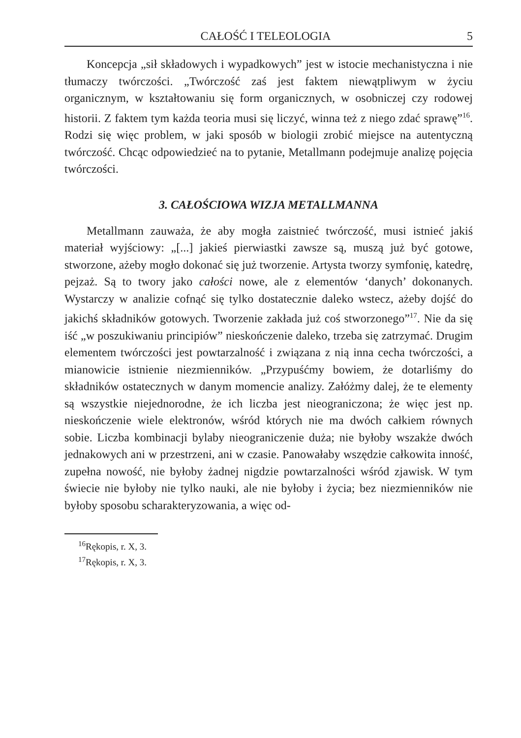CAŁOŚĆ I TELEOLOGIA 5
Koncepcja „sił składowych i wypadkowych” jest w istocie mechanistyczna i nie tłumaczy twórczości. „Twórczość zaś jest faktem niewątpliwym w życiu organicznym, w kształtowaniu się form organicznych, w osobniczej czy rodowej historii. Z faktem tym każda teoria musi się liczyć, winna też z niego zdać sprawę”<sup>16</sup>. Rodzi się więc problem, w jaki sposób w biologii zrobić miejsce na autentyczną twórczość. Chcąc odpowiedzieć na to pytanie, Metallmann podejmuje analizę pojęcia twórczości.
3. CAŁOŚCIOWA WIZJA METALLMANNA
Metallmann zauważa, że aby mogła zaistnieć twórczość, musi istnieć jakiś materiał wyjściowy: „[...] jakieś pierwiastki zawsze są, muszą już być gotowe, stworzone, ażeby mogło dokonać się już tworzenie. Artysta tworzy symfonię, katedrę, pejzaż. Są to twory jako całości nowe, ale z elementów ‘danych’ dokonanych. Wystarczy w analizie cofnąć się tylko dostatecznie daleko wstecz, ażeby dojść do jakichś składników gotowych. Tworzenie zakłada już coś stworzonego”<sup>17</sup>. Nie da się iść „w poszukiwaniu principiów” nieskończenie daleko, trzeba się zatrzymać. Drugim elementem twórczości jest powtarzalność i związana z nią inna cecha twórczości, a mianowicie istnienie niezmienników. „Przypuśćmy bowiem, że dotarliśmy do składników ostatecznych w danym momencie analizy. Załóżmy dalej, że te elementy są wszystkie niejednorodne, że ich liczba jest nieograniczona; że więc jest np. nieskończenie wiele elektronów, wśród których nie ma dwóch całkiem równych sobie. Liczba kombinacji bylaby nieograniczenie duża; nie byłoby wszakże dwóch jednakowych ani w przestrzeni, ani w czasie. Panowałaby wszędzie całkowita inność, zupełna nowość, nie byłoby żadnej nigdzie powtarzalności wśród zjawisk. W tym świecie nie byłoby nie tylko nauki, ale nie byłoby i życia; bez niezmienników nie byłoby sposobu scharakteryzowania, a więc od-
<sup>16</sup> Rękopis, r. X, 3.
<sup>17</sup> Rękopis, r. X, 3.